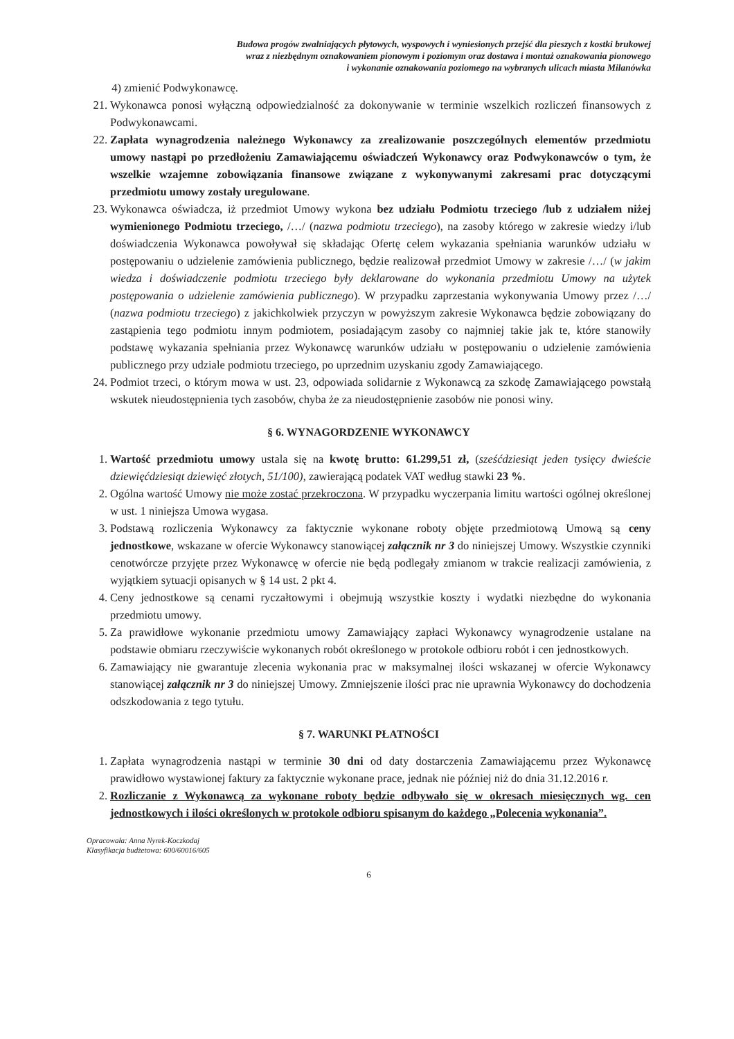Budowa progów zwalniających płytowych, wyspowych i wyniesionych przejść dla pieszych z kostki brukowej
wraz z niezbędnym oznakowaniem pionowym i poziomym oraz dostawa i montaż oznakowania pionowego
i wykonanie oznakowania poziomego na wybranych ulicach miasta Milanówka
4) zmienić Podwykonawcę.
21. Wykonawca ponosi wyłączną odpowiedzialność za dokonywanie w terminie wszelkich rozliczeń finansowych z Podwykonawcami.
22. Zapłata wynagrodzenia należnego Wykonawcy za zrealizowanie poszczególnych elementów przedmiotu umowy nastąpi po przedłożeniu Zamawiającemu oświadczeń Wykonawcy oraz Podwykonawców o tym, że wszelkie wzajemne zobowiązania finansowe związane z wykonywanymi zakresami prac dotyczącymi przedmiotu umowy zostały uregulowane.
23. Wykonawca oświadcza, iż przedmiot Umowy wykona bez udziału Podmiotu trzeciego /lub z udziałem niżej wymienionego Podmiotu trzeciego, /…/ (nazwa podmiotu trzeciego), na zasoby którego w zakresie wiedzy i/lub doświadczenia Wykonawca powoływał się składając Ofertę celem wykazania spełniania warunków udziału w postępowaniu o udzielenie zamówienia publicznego, będzie realizował przedmiot Umowy w zakresie /…/ (w jakim wiedza i doświadczenie podmiotu trzeciego były deklarowane do wykonania przedmiotu Umowy na użytek postępowania o udzielenie zamówienia publicznego). W przypadku zaprzestania wykonywania Umowy przez /…/ (nazwa podmiotu trzeciego) z jakichkolwiek przyczyn w powyższym zakresie Wykonawca będzie zobowiązany do zastąpienia tego podmiotu innym podmiotem, posiadającym zasoby co najmniej takie jak te, które stanowiły podstawę wykazania spełniania przez Wykonawcę warunków udziału w postępowaniu o udzielenie zamówienia publicznego przy udziale podmiotu trzeciego, po uprzednim uzyskaniu zgody Zamawiającego.
24. Podmiot trzeci, o którym mowa w ust. 23, odpowiada solidarnie z Wykonawcą za szkodę Zamawiającego powstałą wskutek nieudostępnienia tych zasobów, chyba że za nieudostępnienie zasobów nie ponosi winy.
§ 6. WYNAGORDZENIE WYKONAWCY
1. Wartość przedmiotu umowy ustala się na kwotę brutto: 61.299,51 zł, (sześćdziesiąt jeden tysięcy dwieście dziewięćdziesiąt dziewięć złotych, 51/100), zawierającą podatek VAT według stawki 23 %.
2. Ogólna wartość Umowy nie może zostać przekroczona. W przypadku wyczerpania limitu wartości ogólnej określonej w ust. 1 niniejsza Umowa wygasa.
3. Podstawą rozliczenia Wykonawcy za faktycznie wykonane roboty objęte przedmiotową Umową są ceny jednostkowe, wskazane w ofercie Wykonawcy stanowiącej załącznik nr 3 do niniejszej Umowy. Wszystkie czynniki cenotwórcze przyjęte przez Wykonawcę w ofercie nie będą podlegały zmianom w trakcie realizacji zamówienia, z wyjątkiem sytuacji opisanych w § 14 ust. 2 pkt 4.
4. Ceny jednostkowe są cenami ryczałtowymi i obejmują wszystkie koszty i wydatki niezbędne do wykonania przedmiotu umowy.
5. Za prawidłowe wykonanie przedmiotu umowy Zamawiający zapłaci Wykonawcy wynagrodzenie ustalane na podstawie obmiaru rzeczywiście wykonanych robót określonego w protokole odbioru robót i cen jednostkowych.
6. Zamawiający nie gwarantuje zlecenia wykonania prac w maksymalnej ilości wskazanej w ofercie Wykonawcy stanowiącej załącznik nr 3 do niniejszej Umowy. Zmniejszenie ilości prac nie uprawnia Wykonawcy do dochodzenia odszkodowania z tego tytułu.
§ 7. WARUNKI PŁATNOŚCI
1. Zapłata wynagrodzenia nastąpi w terminie 30 dni od daty dostarczenia Zamawiającemu przez Wykonawcę prawidłowo wystawionej faktury za faktycznie wykonane prace, jednak nie później niż do dnia 31.12.2016 r.
2. Rozliczanie z Wykonawcą za wykonane roboty będzie odbywało się w okresach miesięcznych wg. cen jednostkowych i ilości określonych w protokole odbioru spisanym do każdego „Polecenia wykonania”.
Opracowała: Anna Nyrek-Koczkodaj
Klasyfikacja budżetowa: 600/60016/605
6